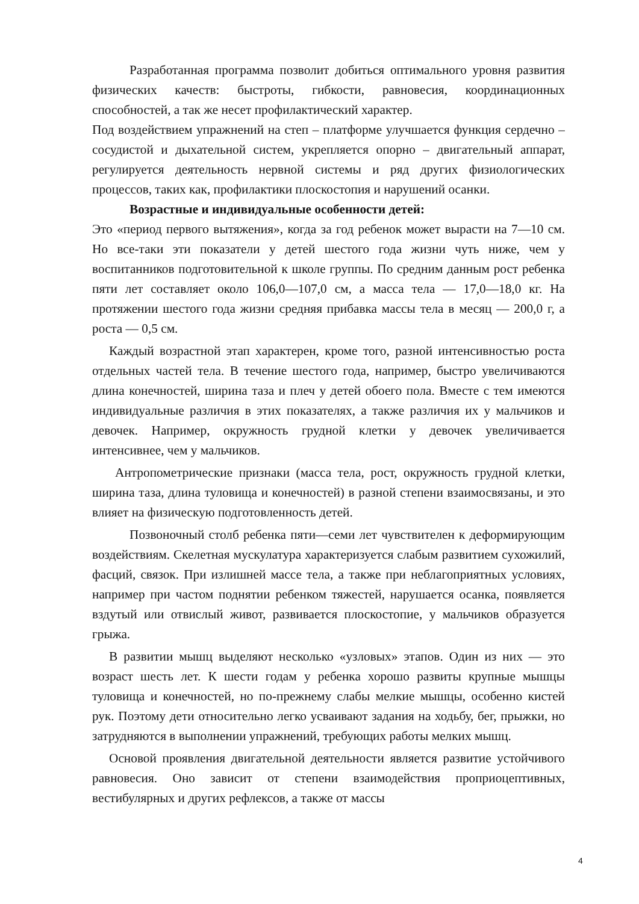Разработанная программа позволит добиться оптимального уровня развития физических качеств: быстроты, гибкости, равновесия, координационных способностей, а так же несет профилактический характер.
Под воздействием упражнений на степ – платформе улучшается функция сердечно – сосудистой и дыхательной систем, укрепляется опорно – двигательный аппарат, регулируется деятельность нервной системы и ряд других физиологических процессов, таких как, профилактики плоскостопия и нарушений осанки.
Возрастные и индивидуальные особенности детей:
Это «период первого вытяжения», когда за год ребенок может вырасти на 7—10 см. Но все-таки эти показатели у детей шестого года жизни чуть ниже, чем у воспитанников подготовительной к школе группы. По средним данным рост ребенка пяти лет составляет около 106,0—107,0 см, а масса тела — 17,0—18,0 кг. На протяжении шестого года жизни средняя прибавка массы тела в месяц — 200,0 г, а роста — 0,5 см.
Каждый возрастной этап характерен, кроме того, разной интенсивностью роста отдельных частей тела. В течение шестого года, например, быстро увеличиваются длина конечностей, ширина таза и плеч у детей обоего пола. Вместе с тем имеются индивидуальные различия в этих показателях, а также различия их у мальчиков и девочек. Например, окружность грудной клетки у девочек увеличивается интенсивнее, чем у мальчиков.
Антропометрические признаки (масса тела, рост, окружность грудной клетки, ширина таза, длина туловища и конечностей) в разной степени взаимосвязаны, и это влияет на физическую подготовленность детей.
Позвоночный столб ребенка пяти—семи лет чувствителен к деформирующим воздействиям. Скелетная мускулатура характеризуется слабым развитием сухожилий, фасций, связок. При излишней массе тела, а также при неблагоприятных условиях, например при частом поднятии ребенком тяжестей, нарушается осанка, появляется вздутый или отвислый живот, развивается плоскостопие, у мальчиков образуется грыжа.
В развитии мышц выделяют несколько «узловых» этапов. Один из них — это возраст шесть лет. К шести годам у ребенка хорошо развиты крупные мышцы туловища и конечностей, но по-прежнему слабы мелкие мышцы, особенно кистей рук. Поэтому дети относительно легко усваивают задания на ходьбу, бег, прыжки, но затрудняются в выполнении упражнений, требующих работы мелких мышц.
Основой проявления двигательной деятельности является развитие устойчивого равновесия. Оно зависит от степени взаимодействия проприоцептивных, вестибулярных и других рефлексов, а также от массы
4